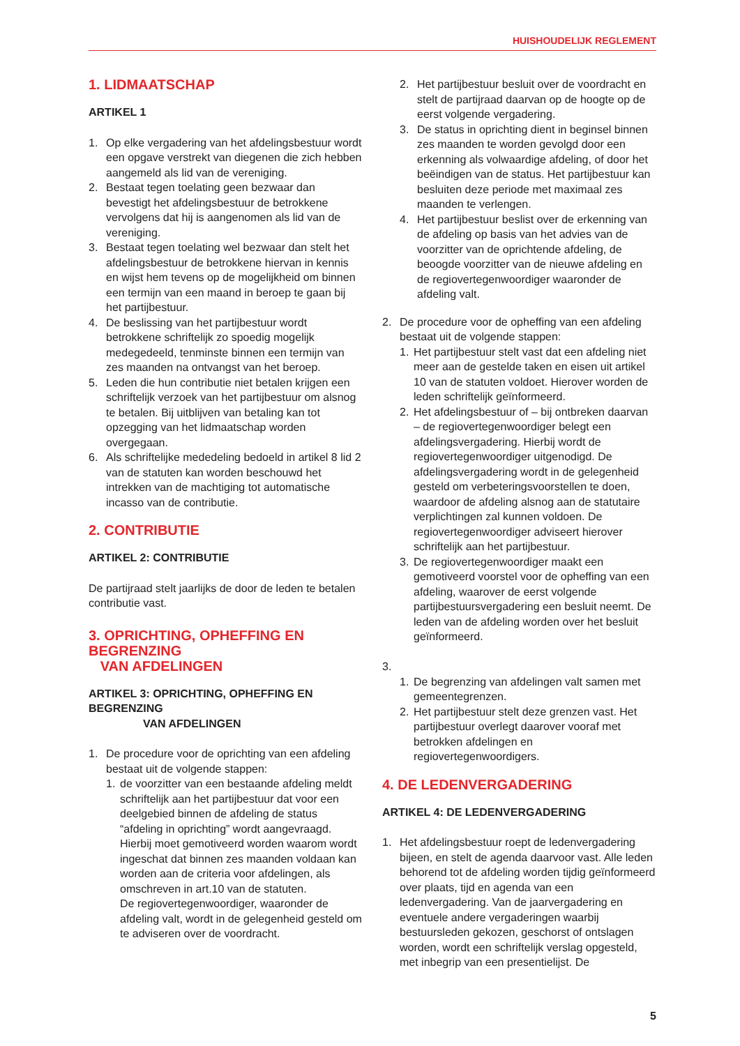HUISHOUDELIJK REGLEMENT
1. LIDMAATSCHAP
ARTIKEL 1
1. Op elke vergadering van het afdelingsbestuur wordt een opgave verstrekt van diegenen die zich hebben aangemeld als lid van de vereniging.
2. Bestaat tegen toelating geen bezwaar dan bevestigt het afdelingsbestuur de betrokkene vervolgens dat hij is aangenomen als lid van de vereniging.
3. Bestaat tegen toelating wel bezwaar dan stelt het afdelingsbestuur de betrokkene hiervan in kennis en wijst hem tevens op de mogelijkheid om binnen een termijn van een maand in beroep te gaan bij het partijbestuur.
4. De beslissing van het partijbestuur wordt betrokkene schriftelijk zo spoedig mogelijk medegedeeld, tenminste binnen een termijn van zes maanden na ontvangst van het beroep.
5. Leden die hun contributie niet betalen krijgen een schriftelijk verzoek van het partijbestuur om alsnog te betalen. Bij uitblijven van betaling kan tot opzegging van het lidmaatschap worden overgegaan.
6. Als schriftelijke mededeling bedoeld in artikel 8 lid 2 van de statuten kan worden beschouwd het intrekken van de machtiging tot automatische incasso van de contributie.
2. CONTRIBUTIE
ARTIKEL 2: CONTRIBUTIE
De partijraad stelt jaarlijks de door de leden te betalen contributie vast.
3. OPRICHTING, OPHEFFING EN BEGRENZING
VAN AFDELINGEN
ARTIKEL 3: OPRICHTING, OPHEFFING EN BEGRENZING
VAN AFDELINGEN
1. De procedure voor de oprichting van een afdeling bestaat uit de volgende stappen:
1. de voorzitter van een bestaande afdeling meldt schriftelijk aan het partijbestuur dat voor een deelgebied binnen de afdeling de status “afdeling in oprichting” wordt aangevraagd. Hierbij moet gemotiveerd worden waarom wordt ingeschat dat binnen zes maanden voldaan kan worden aan de criteria voor afdelingen, als omschreven in art.10 van de statuten.
De regiovertegenwoordiger, waaronder de afdeling valt, wordt in de gelegenheid gesteld om te adviseren over de voordracht.
2. Het partijbestuur besluit over de voordracht en stelt de partijraad daarvan op de hoogte op de eerst volgende vergadering.
3. De status in oprichting dient in beginsel binnen zes maanden te worden gevolgd door een erkenning als volwaardige afdeling, of door het beëindigen van de status. Het partijbestuur kan besluiten deze periode met maximaal zes maanden te verlengen.
4. Het partijbestuur beslist over de erkenning van de afdeling op basis van het advies van de voorzitter van de oprichtende afdeling, de beoogde voorzitter van de nieuwe afdeling en de regiovertegenwoordiger waaronder de afdeling valt.
2. De procedure voor de opheffing van een afdeling bestaat uit de volgende stappen:
1. Het partijbestuur stelt vast dat een afdeling niet meer aan de gestelde taken en eisen uit artikel 10 van de statuten voldoet. Hierover worden de leden schriftelijk geïnformeerd.
2. Het afdelingsbestuur of – bij ontbreken daarvan – de regiovertegenwoordiger belegt een afdelingsvergadering. Hierbij wordt de regiovertegenwoordiger uitgenodigd. De afdelingsvergadering wordt in de gelegenheid gesteld om verbeteringsvoorstellen te doen, waardoor de afdeling alsnog aan de statutaire verplichtingen zal kunnen voldoen. De regiovertegenwoordiger adviseert hierover schriftelijk aan het partijbestuur.
3. De regiovertegenwoordiger maakt een gemotiveerd voorstel voor de opheffing van een afdeling, waarover de eerst volgende partijbestuursvergadering een besluit neemt. De leden van de afdeling worden over het besluit geïnformeerd.
3. 1. De begrenzing van afdelingen valt samen met gemeentegrenzen.
2. Het partijbestuur stelt deze grenzen vast. Het partijbestuur overlegt daarover vooraf met betrokken afdelingen en regiovertegenwoordigers.
4. DE LEDENVERGADERING
ARTIKEL 4: DE LEDENVERGADERING
1. Het afdelingsbestuur roept de ledenvergadering bijeen, en stelt de agenda daarvoor vast. Alle leden behorend tot de afdeling worden tijdig geïnformeerd over plaats, tijd en agenda van een ledenvergadering. Van de jaarvergadering en eventuele andere vergaderingen waarbij bestuursleden gekozen, geschorst of ontslagen worden, wordt een schriftelijk verslag opgesteld, met inbegrip van een presentielijst. De
5